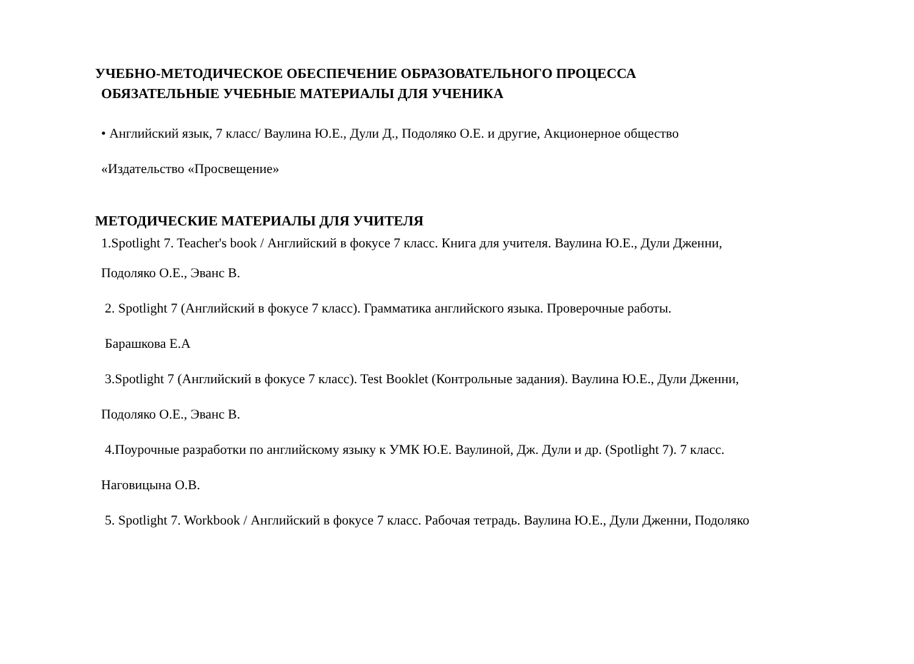УЧЕБНО-МЕТОДИЧЕСКОЕ ОБЕСПЕЧЕНИЕ ОБРАЗОВАТЕЛЬНОГО ПРОЦЕССА
ОБЯЗАТЕЛЬНЫЕ УЧЕБНЫЕ МАТЕРИАЛЫ ДЛЯ УЧЕНИКА
• Английский язык, 7 класс/ Ваулина Ю.Е., Дули Д., Подоляко О.Е. и другие, Акционерное общество
«Издательство «Просвещение»
МЕТОДИЧЕСКИЕ МАТЕРИАЛЫ ДЛЯ УЧИТЕЛЯ
1.Spotlight 7. Teacher's book / Английский в фокусе 7 класс. Книга для учителя. Ваулина Ю.Е., Дули Дженни,
Подоляко О.Е., Эванс В.
2. Spotlight 7 (Английский в фокусе 7 класс). Грамматика английского языка. Проверочные работы.
Барашкова Е.А
3.Spotlight 7 (Английский в фокусе 7 класс). Test Booklet (Контрольные задания). Ваулина Ю.Е., Дули Дженни,
Подоляко О.Е., Эванс В.
4.Поурочные разработки по английскому языку к УМК Ю.Е. Ваулиной, Дж. Дули и др. (Spotlight 7). 7 класс.
Наговицына О.В.
5. Spotlight 7. Workbook / Английский в фокусе 7 класс. Рабочая тетрадь. Ваулина Ю.Е., Дули Дженни, Подоляко